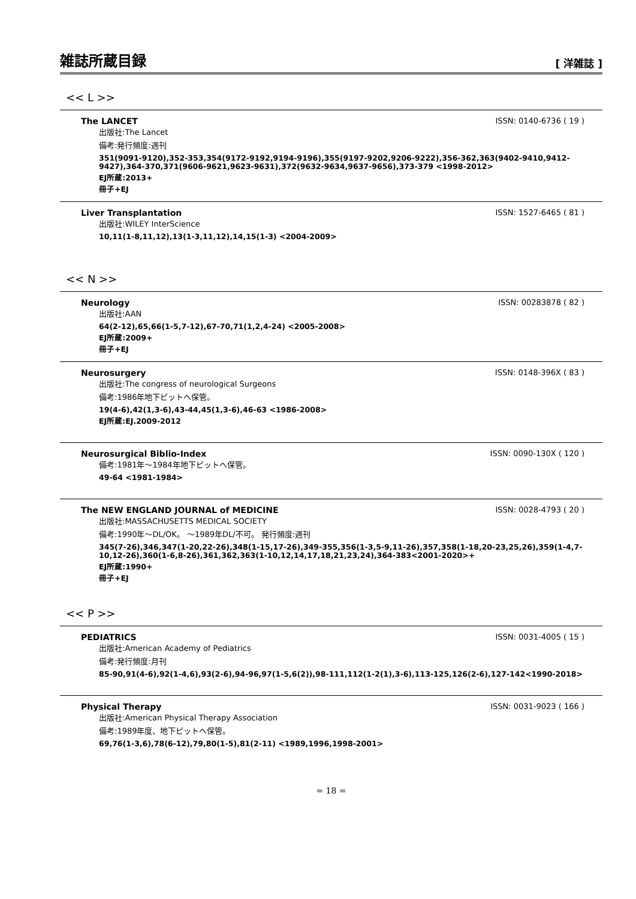雑誌所蔵目録
[ 洋雑誌 ]
<< L >>
The LANCET ISSN: 0140-6736 ( 19 )
出版社:The Lancet
備考:発行頻度:週刊
351(9091-9120),352-353,354(9172-9192,9194-9196),355(9197-9202,9206-9222),356-362,363(9402-9410,9412-9427),364-370,371(9606-9621,9623-9631),372(9632-9634,9637-9656),373-379 <1998-2012>
EJ所蔵:2013+
冊子+EJ
Liver Transplantation ISSN: 1527-6465 ( 81 )
出版社:WILEY InterScience
10,11(1-8,11,12),13(1-3,11,12),14,15(1-3) <2004-2009>
<< N >>
Neurology ISSN: 00283878 ( 82 )
出版社:AAN
64(2-12),65,66(1-5,7-12),67-70,71(1,2,4-24) <2005-2008>
EJ所蔵:2009+
冊子+EJ
Neurosurgery ISSN: 0148-396X ( 83 )
出版社:The congress of neurological Surgeons
備考:1986年地下ピットへ保管。
19(4-6),42(1,3-6),43-44,45(1,3-6),46-63 <1986-2008>
EJ所蔵:EJ.2009-2012
Neurosurgical Biblio-Index ISSN: 0090-130X ( 120 )
備考:1981年～1984年地下ピットへ保管。
49-64 <1981-1984>
The NEW ENGLAND JOURNAL of MEDICINE ISSN: 0028-4793 ( 20 )
出版社:MASSACHUSETTS MEDICAL SOCIETY
備考:1990年～DL/OK。 ～1989年DL/不可。 発行頻度:週刊
345(7-26),346,347(1-20,22-26),348(1-15,17-26),349-355,356(1-3,5-9,11-26),357,358(1-18,20-23,25,26),359(1-4,7-10,12-26),360(1-6,8-26),361,362,363(1-10,12,14,17,18,21,23,24),364-383<2001-2020>+
EJ所蔵:1990+
冊子+EJ
<< P >>
PEDIATRICS ISSN: 0031-4005 ( 15 )
出版社:American Academy of Pediatrics
備考:発行頻度:月刊
85-90,91(4-6),92(1-4,6),93(2-6),94-96,97(1-5,6(2)),98-111,112(1-2(1),3-6),113-125,126(2-6),127-142<1990-2018>
Physical Therapy ISSN: 0031-9023 ( 166 )
出版社:American Physical Therapy Association
備考:1989年度、地下ピットへ保管。
69,76(1-3,6),78(6-12),79,80(1-5),81(2-11) <1989,1996,1998-2001>
= 18 =